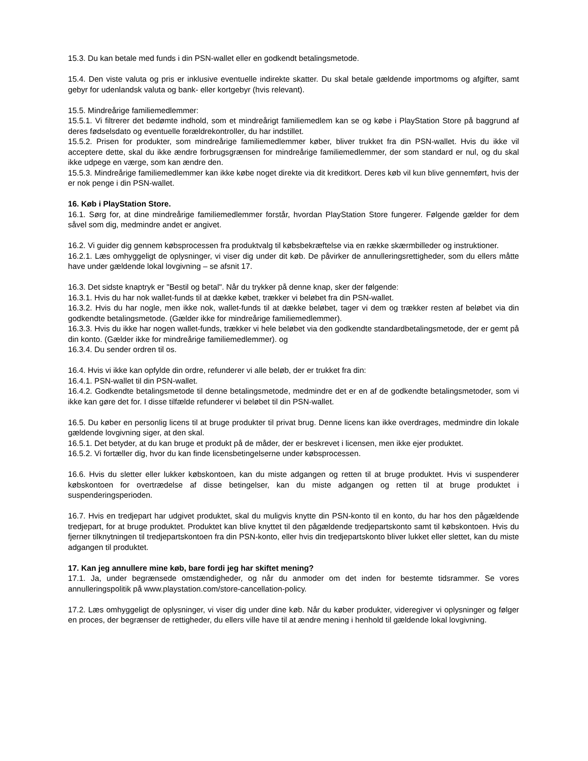15.3. Du kan betale med funds i din PSN-wallet eller en godkendt betalingsmetode.
15.4. Den viste valuta og pris er inklusive eventuelle indirekte skatter. Du skal betale gældende importmoms og afgifter, samt gebyr for udenlandsk valuta og bank- eller kortgebyr (hvis relevant).
15.5. Mindreårige familiemedlemmer:
15.5.1. Vi filtrerer det bedømte indhold, som et mindreårigt familiemedlem kan se og købe i PlayStation Store på baggrund af deres fødselsdato og eventuelle forældrekontroller, du har indstillet.
15.5.2. Prisen for produkter, som mindreårige familiemedlemmer køber, bliver trukket fra din PSN-wallet. Hvis du ikke vil acceptere dette, skal du ikke ændre forbrugsgrænsen for mindreårige familiemedlemmer, der som standard er nul, og du skal ikke udpege en værge, som kan ændre den.
15.5.3. Mindreårige familiemedlemmer kan ikke købe noget direkte via dit kreditkort. Deres køb vil kun blive gennemført, hvis der er nok penge i din PSN-wallet.
16. Køb i PlayStation Store.
16.1. Sørg for, at dine mindreårige familiemedlemmer forstår, hvordan PlayStation Store fungerer. Følgende gælder for dem såvel som dig, medmindre andet er angivet.
16.2. Vi guider dig gennem købsprocessen fra produktvalg til købsbekræftelse via en række skærmbilleder og instruktioner.
16.2.1. Læs omhyggeligt de oplysninger, vi viser dig under dit køb. De påvirker de annulleringsrettigheder, som du ellers måtte have under gældende lokal lovgivning – se afsnit 17.
16.3. Det sidste knaptryk er "Bestil og betal". Når du trykker på denne knap, sker der følgende:
16.3.1. Hvis du har nok wallet-funds til at dække købet, trækker vi beløbet fra din PSN-wallet.
16.3.2. Hvis du har nogle, men ikke nok, wallet-funds til at dække beløbet, tager vi dem og trækker resten af beløbet via din godkendte betalingsmetode. (Gælder ikke for mindreårige familiemedlemmer).
16.3.3. Hvis du ikke har nogen wallet-funds, trækker vi hele beløbet via den godkendte standardbetalingsmetode, der er gemt på din konto. (Gælder ikke for mindreårige familiemedlemmer). og
16.3.4. Du sender ordren til os.
16.4. Hvis vi ikke kan opfylde din ordre, refunderer vi alle beløb, der er trukket fra din:
16.4.1. PSN-wallet til din PSN-wallet.
16.4.2. Godkendte betalingsmetode til denne betalingsmetode, medmindre det er en af de godkendte betalingsmetoder, som vi ikke kan gøre det for. I disse tilfælde refunderer vi beløbet til din PSN-wallet.
16.5. Du køber en personlig licens til at bruge produkter til privat brug. Denne licens kan ikke overdrages, medmindre din lokale gældende lovgivning siger, at den skal.
16.5.1. Det betyder, at du kan bruge et produkt på de måder, der er beskrevet i licensen, men ikke ejer produktet.
16.5.2. Vi fortæller dig, hvor du kan finde licensbetingelserne under købsprocessen.
16.6. Hvis du sletter eller lukker købskontoen, kan du miste adgangen og retten til at bruge produktet. Hvis vi suspenderer købskontoen for overtrædelse af disse betingelser, kan du miste adgangen og retten til at bruge produktet i suspenderingsperioden.
16.7. Hvis en tredjepart har udgivet produktet, skal du muligvis knytte din PSN-konto til en konto, du har hos den pågældende tredjepart, for at bruge produktet. Produktet kan blive knyttet til den pågældende tredjepartskonto samt til købskontoen. Hvis du fjerner tilknytningen til tredjepartskontoen fra din PSN-konto, eller hvis din tredjepartskonto bliver lukket eller slettet, kan du miste adgangen til produktet.
17. Kan jeg annullere mine køb, bare fordi jeg har skiftet mening?
17.1. Ja, under begrænsede omstændigheder, og når du anmoder om det inden for bestemte tidsrammer. Se vores annulleringspolitik på www.playstation.com/store-cancellation-policy.
17.2. Læs omhyggeligt de oplysninger, vi viser dig under dine køb. Når du køber produkter, videregiver vi oplysninger og følger en proces, der begrænser de rettigheder, du ellers ville have til at ændre mening i henhold til gældende lokal lovgivning.